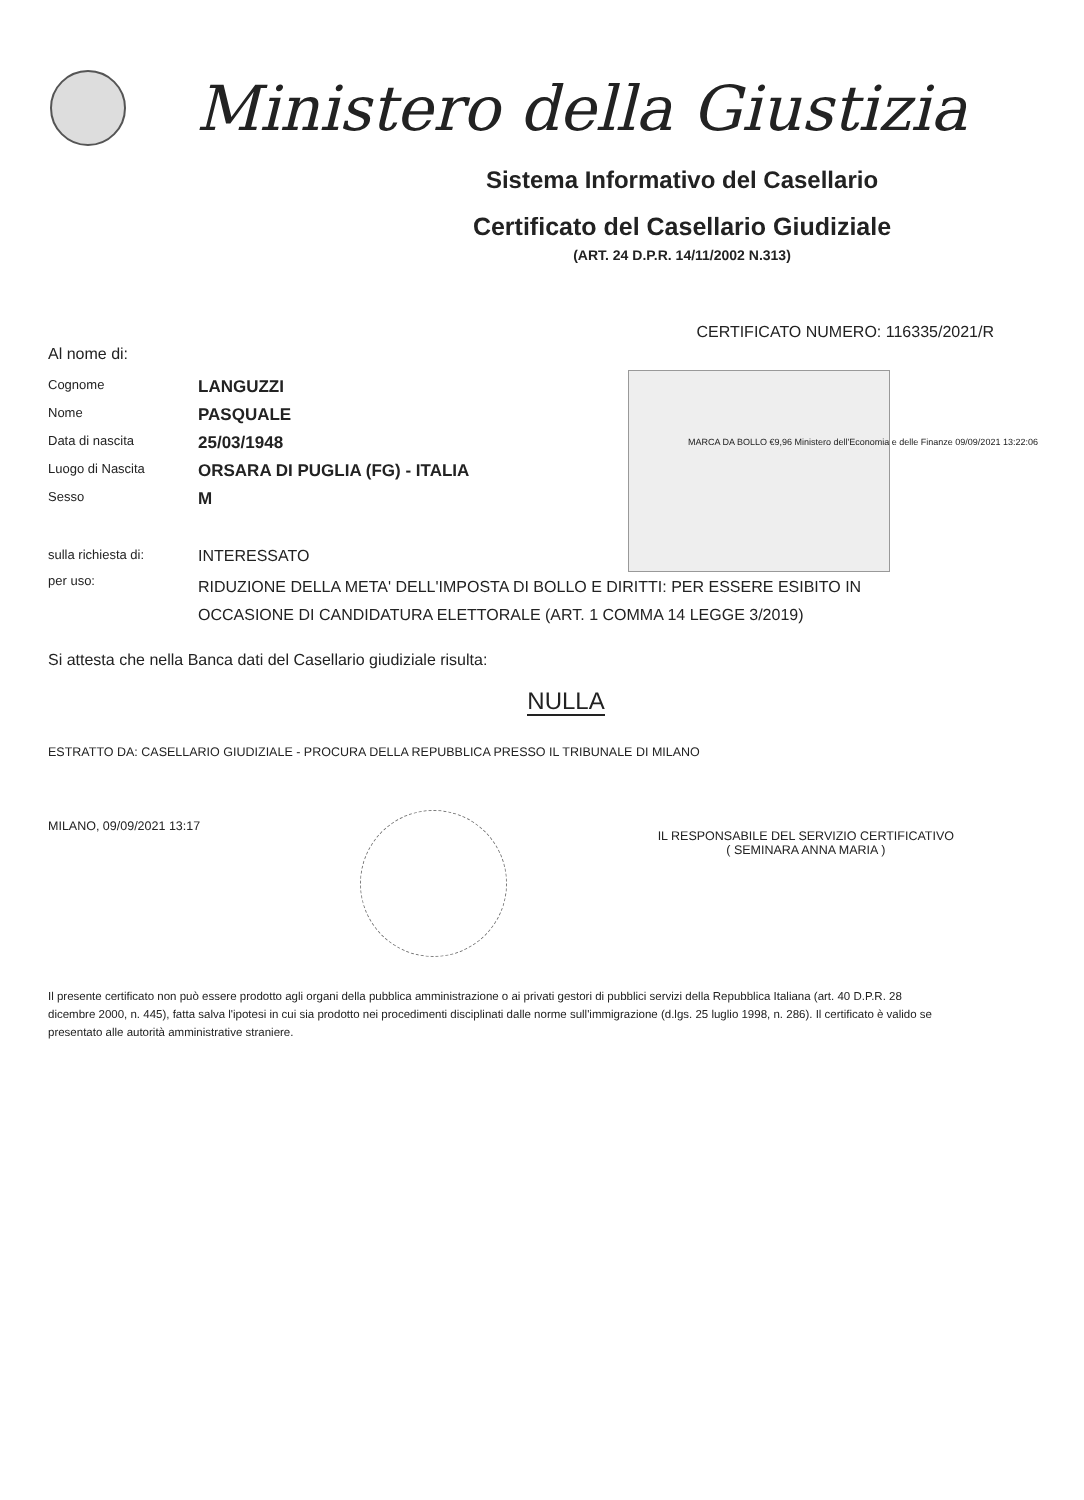Ministero della Giustizia
Sistema Informativo del Casellario
Certificato del Casellario Giudiziale
(ART. 24 D.P.R. 14/11/2002 N.313)
CERTIFICATO NUMERO: 116335/2021/R
Al nome di:
Cognome
LANGUZZI
Nome
PASQUALE
Data di nascita
25/03/1948
Luogo di Nascita
ORSARA DI PUGLIA (FG) - ITALIA
Sesso
M
MARCA DA BOLLO €9,96 Ministero dell'Economia e delle Finanze 09/09/2021 13:22:06
sulla richiesta di:
INTERESSATO
per uso:
RIDUZIONE DELLA META' DELL'IMPOSTA DI BOLLO E DIRITTI: PER ESSERE ESIBITO IN OCCASIONE DI CANDIDATURA ELETTORALE (ART. 1 COMMA 14 LEGGE 3/2019)
Si attesta che nella Banca dati del Casellario giudiziale risulta:
NULLA
ESTRATTO DA: CASELLARIO GIUDIZIALE - PROCURA DELLA REPUBBLICA PRESSO IL TRIBUNALE DI MILANO
MILANO, 09/09/2021 13:17
IL RESPONSABILE DEL SERVIZIO CERTIFICATIVO
( SEMINARA ANNA MARIA )
Il presente certificato non può essere prodotto agli organi della pubblica amministrazione o ai privati gestori di pubblici servizi della Repubblica Italiana (art. 40 D.P.R. 28 dicembre 2000, n. 445), fatta salva l'ipotesi in cui sia prodotto nei procedimenti disciplinati dalle norme sull'immigrazione (d.lgs. 25 luglio 1998, n. 286). Il certificato è valido se presentato alle autorità amministrative straniere.